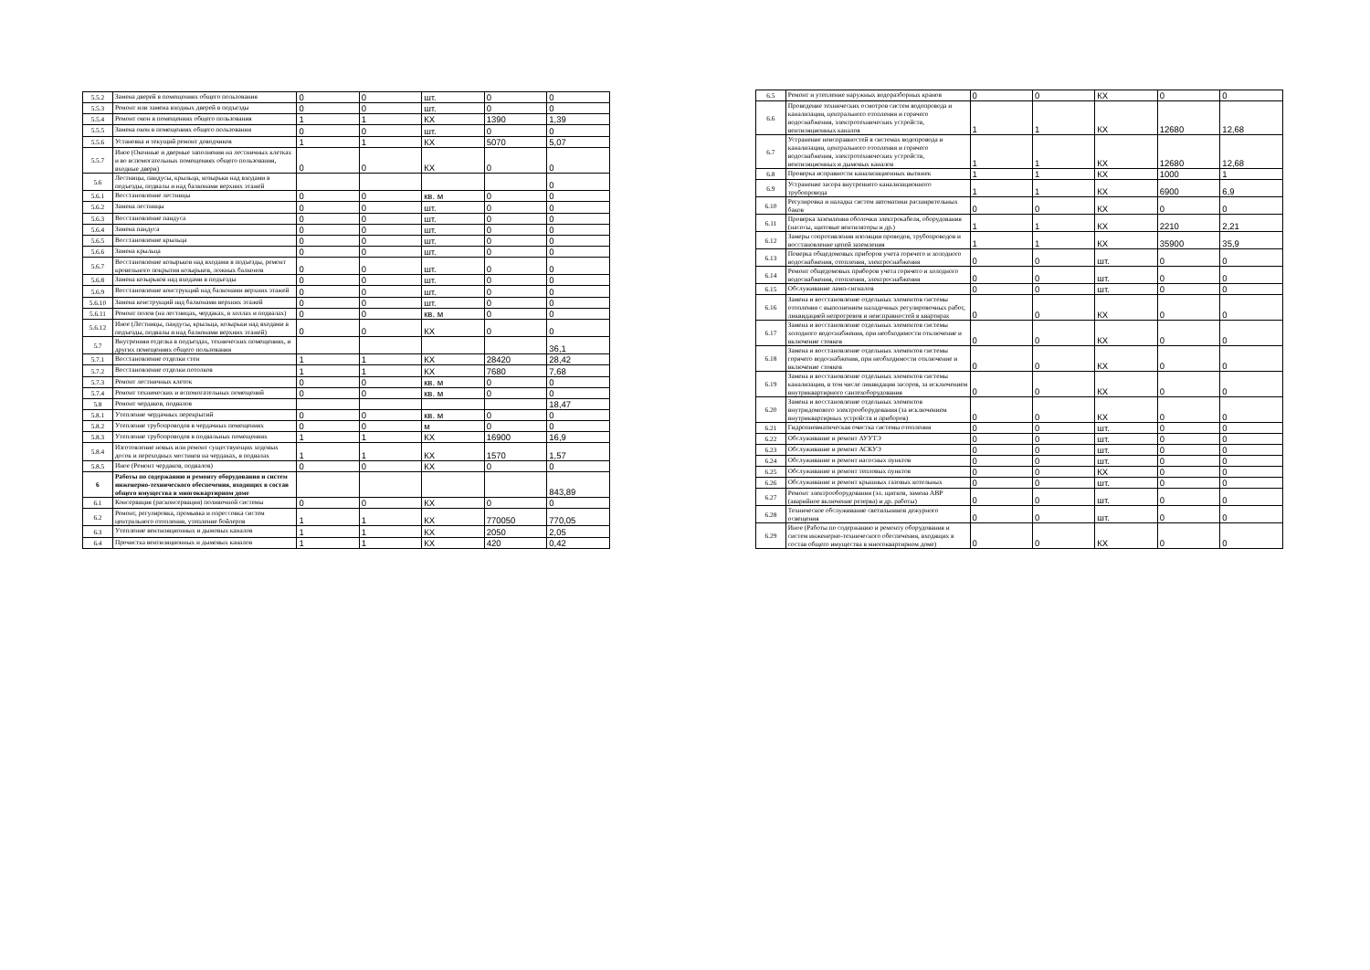| 5.5.2 | Замена дверей в помещениях общего пользования | 0 | 0 | шт. | 0 | 0 |
| 5.5.3 | Ремонт или замена входных дверей в подъезды | 0 | 0 | шт. | 0 | 0 |
| 5.5.4 | Ремонт окон в помещениях общего пользования | 1 | 1 | КХ | 1390 | 1,39 |
| 5.5.5 | Замена окон в помещениях общего пользования | 0 | 0 | шт. | 0 | 0 |
| 5.5.6 | Установка и текущий ремонт доводчиков | 1 | 1 | КХ | 5070 | 5,07 |
| 5.5.7 | Иное (Оконные и дверные заполнения на лестничных клетках и во вспомогательных помещениях общего пользования, входные двери) | 0 | 0 | КХ | 0 | 0 |
| 5.6 | Лестницы, пандусы, крыльца, козырьки над входами в подъезды, подвалы и над балконами верхних этажей | | | | | 0 |
| 5.6.1 | Восстановление лестницы | 0 | 0 | кв. м | 0 | 0 |
| 5.6.2 | Замена лестницы | 0 | 0 | шт. | 0 | 0 |
| 5.6.3 | Восстановление пандуса | 0 | 0 | шт. | 0 | 0 |
| 5.6.4 | Замена пандуса | 0 | 0 | шт. | 0 | 0 |
| 5.6.5 | Восстановление крыльца | 0 | 0 | шт. | 0 | 0 |
| 5.6.6 | Замена крыльца | 0 | 0 | шт. | 0 | 0 |
| 5.6.7 | Восстановление козырьков над входами в подъезды, ремонт кровельного покрытия козырьков, ложных балконов | 0 | 0 | шт. | 0 | 0 |
| 5.6.8 | Замена козырьков над входами в подъезды | 0 | 0 | шт. | 0 | 0 |
| 5.6.9 | Восстановление конструкций над балконами верхних этажей | 0 | 0 | шт. | 0 | 0 |
| 5.6.10 | Замена конструкций над балконами верхних этажей | 0 | 0 | шт. | 0 | 0 |
| 5.6.11 | Ремонт полов (на лестницах, чердаках, в холлах и подвалах) | 0 | 0 | кв. м | 0 | 0 |
| 5.6.12 | Иное (Лестницы, пандусы, крыльца, козырьки над входами в подъезды, подвалы и над балконами верхних этажей) | 0 | 0 | КХ | 0 | 0 |
| 5.7 | Внутренняя отделка в подъездах, технических помещениях, и других помещениях общего пользования | | | | | 36,1 |
| 5.7.1 | Восстановление отделки стен | 1 | 1 | КХ | 28420 | 28,42 |
| 5.7.2 | Восстановление отделки потолков | 1 | 1 | КХ | 7680 | 7,68 |
| 5.7.3 | Ремонт лестничных клеток | 0 | 0 | кв. м | 0 | 0 |
| 5.7.4 | Ремонт технических и вспомогательных помещений | 0 | 0 | кв. м | 0 | 0 |
| 5.8 | Ремонт чердаков, подвалов | | | | | 18,47 |
| 5.8.1 | Утепление чердачных перекрытий | 0 | 0 | кв. м | 0 | 0 |
| 5.8.2 | Утепление трубопроводов в чердачных помещениях | 0 | 0 | м | 0 | 0 |
| 5.8.3 | Утепление трубопроводов в подвальных помещениях | 1 | 1 | КХ | 16900 | 16,9 |
| 5.8.4 | Изготовление новых или ремонт существующих ходовых досок и переходных мостиков на чердаках, в подвалах | 1 | 1 | КХ | 1570 | 1,57 |
| 5.8.5 | Иное (Ремонт чердаков, подвалов) | 0 | 0 | КХ | 0 | 0 |
| 6 | Работы по содержанию и ремонту оборудования и систем инженерно-технического обеспечения, входящих в состав общего имущества в многоквартирном доме | | | | | 843,89 |
| 6.1 | Консервация (расконсервация) поливочной системы | 0 | 0 | КХ | 0 | 0 |
| 6.2 | Ремонт, регулировка, промывка и опрессовка систем центрального отопления, утепление бойлеров | 1 | 1 | КХ | 770050 | 770,05 |
| 6.3 | Утепление вентиляционных и дымовых каналов | 1 | 1 | КХ | 2050 | 2,05 |
| 6.4 | Прочистка вентиляционных и дымовых каналов | 1 | 1 | КХ | 420 | 0,42 |
| 6.5 | Ремонт и утепление наружных водоразборных кранов | 0 | 0 | КХ | 0 | 0 |
| 6.6 | Проведение технических осмотров систем водопровода и канализации, центрального отопления и горячего водоснабжения, электротехнических устройств, вентиляционных каналов | 1 | 1 | КХ | 12680 | 12,68 |
| 6.7 | Устранение неисправностей в системах водопровода и канализации, центрального отопления и горячего водоснабжения, электротехнических устройств, вентиляционных и дымовых каналов | 1 | 1 | КХ | 12680 | 12,68 |
| 6.8 | Проверка исправности канализационных вытяжек | 1 | 1 | КХ | 1000 | 1 |
| 6.9 | Устранение засора внутреннего канализационного трубопровода | 1 | 1 | КХ | 6900 | 6,9 |
| 6.10 | Регулировка и наладка систем автоматики расширительных баков | 0 | 0 | КХ | 0 | 0 |
| 6.11 | Проверка заземления оболочки электрокабеля, оборудования (насосы, щитовые вентиляторы и др.) | 1 | 1 | КХ | 2210 | 2,21 |
| 6.12 | Замеры сопротивления изоляции проводов, трубопроводов и восстановление цепей заземления | 1 | 1 | КХ | 35900 | 35,9 |
| 6.13 | Поверка общедомовых приборов учета горячего и холодного водоснабжения, отопления, электроснабжения | 0 | 0 | шт. | 0 | 0 |
| 6.14 | Ремонт общедомовых приборов учета горячего и холодного водоснабжения, отопления, электроснабжения | 0 | 0 | шт. | 0 | 0 |
| 6.15 | Обслуживание ламп-сигналов | 0 | 0 | шт. | 0 | 0 |
| 6.16 | Замена и восстановление отдельных элементов системы отопления с выполнением наладочных регулировочных работ, ликвидацией непрогревов и неисправностей в квартирах | 0 | 0 | КХ | 0 | 0 |
| 6.17 | Замена и восстановление отдельных элементов системы холодного водоснабжения, при необходимости отключение и включение стояков | 0 | 0 | КХ | 0 | 0 |
| 6.18 | Замена и восстановление отдельных элементов системы горячего водоснабжения, при необходимости отключение и включение стояков | 0 | 0 | КХ | 0 | 0 |
| 6.19 | Замена и восстановление отдельных элементов системы канализации, в том числе ликвидация засоров, за исключением внутриквартирного сантехоборудования | 0 | 0 | КХ | 0 | 0 |
| 6.20 | Замена и восстановление отдельных элементов внутридомового электрооборудования (за исключением внутриквартирных устройств и приборов) | 0 | 0 | КХ | 0 | 0 |
| 6.21 | Гидропневматическая очистка системы отопления | 0 | 0 | шт. | 0 | 0 |
| 6.22 | Обслуживание и ремонт АУУТЭ | 0 | 0 | шт. | 0 | 0 |
| 6.23 | Обслуживание и ремонт АСКУЭ | 0 | 0 | шт. | 0 | 0 |
| 6.24 | Обслуживание и ремонт насосных пунктов | 0 | 0 | шт. | 0 | 0 |
| 6.25 | Обслуживание и ремонт тепловых пунктов | 0 | 0 | КХ | 0 | 0 |
| 6.26 | Обслуживание и ремонт крышных газовых котельных | 0 | 0 | шт. | 0 | 0 |
| 6.27 | Ремонт электрооборудования (эл. щитков, замена АВР (аварийное включение резерва) и др. работы) | 0 | 0 | шт. | 0 | 0 |
| 6.28 | Техническое обслуживание светильников дежурного освещения | 0 | 0 | шт. | 0 | 0 |
| 6.29 | Иное (Работы по содержанию и ремонту оборудования и систем инженерно-технического обеспечения, входящих в состав общего имущества в многоквартирном доме) | 0 | 0 | КХ | 0 | 0 |